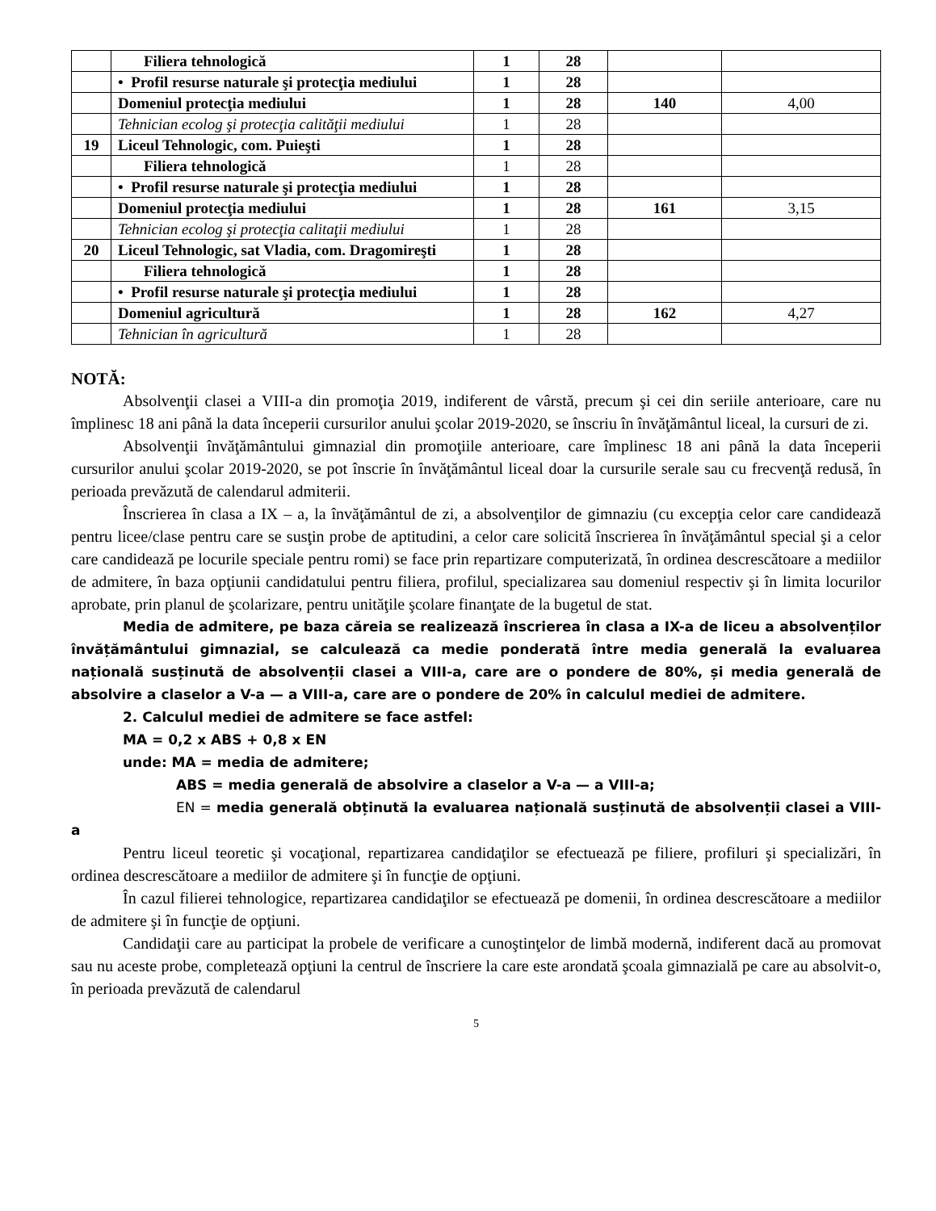| | Filiera tehnologică | 1 | 28 | | |
| | • Profil resurse naturale şi protecţia mediului | 1 | 28 | | |
| | Domeniul protecţia mediului | 1 | 28 | 140 | 4,00 |
| | Tehnician ecolog şi protecţia calităţii mediului | 1 | 28 | | |
| 19 | Liceul Tehnologic, com. Puieşti | 1 | 28 | | |
| | Filiera tehnologică | 1 | 28 | | |
| | • Profil resurse naturale şi protecţia mediului | 1 | 28 | | |
| | Domeniul protecţia mediului | 1 | 28 | 161 | 3,15 |
| | Tehnician ecolog şi protecţia calitaţii mediului | 1 | 28 | | |
| 20 | Liceul Tehnologic, sat Vladia, com. Dragomireşti | 1 | 28 | | |
| | Filiera tehnologică | 1 | 28 | | |
| | • Profil resurse naturale şi protecţia mediului | 1 | 28 | | |
| | Domeniul agricultură | 1 | 28 | 162 | 4,27 |
| | Tehnician în agricultură | 1 | 28 | | |
NOTĂ:
Absolvenţii clasei a VIII-a din promoţia 2019, indiferent de vârstă, precum şi cei din seriile anterioare, care nu împlinesc 18 ani până la data începerii cursurilor anului şcolar 2019-2020, se înscriu în învăţământul liceal, la cursuri de zi.
Absolvenţii învăţământului gimnazial din promoţiile anterioare, care împlinesc 18 ani până la data începerii cursurilor anului şcolar 2019-2020, se pot înscrie în învăţământul liceal doar la cursurile serale sau cu frecvenţă redusă, în perioada prevăzută de calendarul admiterii.
Înscrierea în clasa a IX – a, la învăţământul de zi, a absolvenţilor de gimnaziu (cu excepţia celor care candidează pentru licee/clase pentru care se susţin probe de aptitudini, a celor care solicită înscrierea în învăţământul special şi a celor care candidează pe locurile speciale pentru romi) se face prin repartizare computerizată, în ordinea descrescătoare a mediilor de admitere, în baza opţiunii candidatului pentru filiera, profilul, specializarea sau domeniul respectiv şi în limita locurilor aprobate, prin planul de şcolarizare, pentru unităţile şcolare finanţate de la bugetul de stat.
Media de admitere, pe baza căreia se realizează înscrierea în clasa a IX-a de liceu a absolvenților învățământului gimnazial, se calculează ca medie ponderată între media generală la evaluarea națională susținută de absolvenții clasei a VIII-a, care are o pondere de 80%, și media generală de absolvire a claselor a V-a — a VIII-a, care are o pondere de 20% în calculul mediei de admitere.
2. Calculul mediei de admitere se face astfel:
MA = 0,2 x ABS + 0,8 x EN
unde: MA = media de admitere;
ABS = media generală de absolvire a claselor a V-a — a VIII-a;
EN = media generală obținută la evaluarea națională susținută de absolvenții clasei a VIII-a
Pentru liceul teoretic şi vocaţional, repartizarea candidaţilor se efectuează pe filiere, profiluri şi specializări, în ordinea descrescătoare a mediilor de admitere şi în funcţie de opţiuni.
În cazul filierei tehnologice, repartizarea candidaţilor se efectuează pe domenii, în ordinea descrescătoare a mediilor de admitere şi în funcţie de opţiuni.
Candidaţii care au participat la probele de verificare a cunoştinţelor de limbă modernă, indiferent dacă au promovat sau nu aceste probe, completează opţiuni la centrul de înscriere la care este arondată şcoala gimnazială pe care au absolvit-o, în perioada prevăzută de calendarul
5